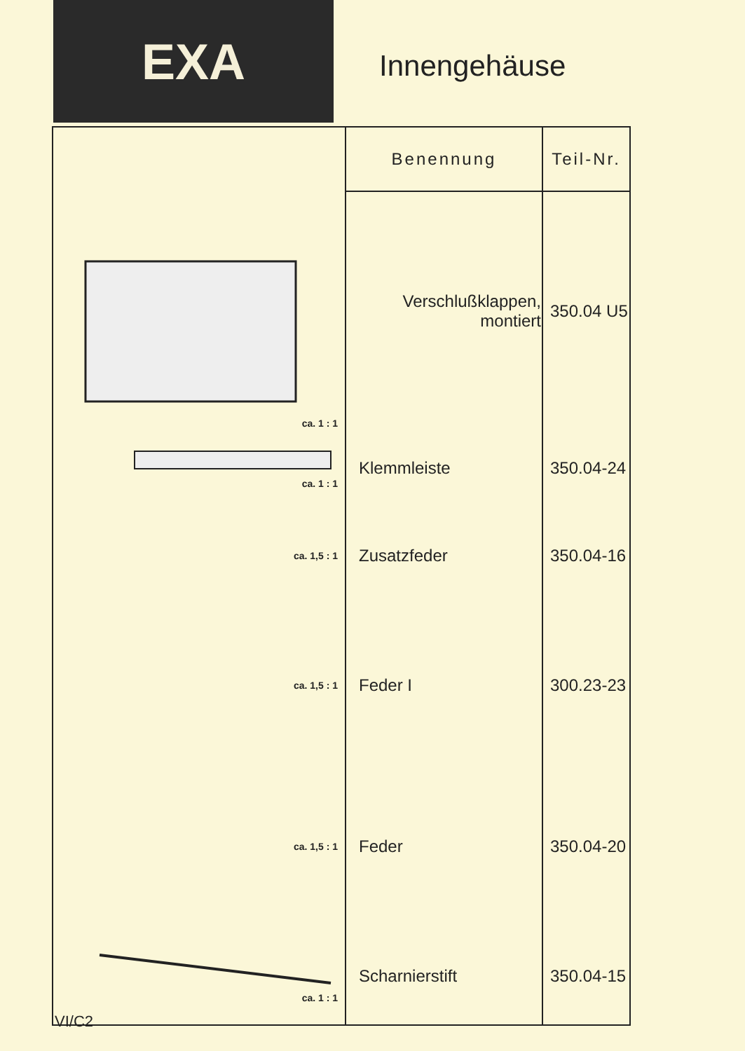EXA
Innengehäuse
| | Benennung | Teil-Nr. |
| ca. 1 : 1 | Verschlußklappen, montiert | 350.04 U5 |
| ca. 1 : 1 | Klemmleiste | 350.04-24 |
| ca. 1,5 : 1 | Zusatzfeder | 350.04-16 |
| ca. 1,5 : 1 | Feder I | 300.23-23 |
| ca. 1,5 : 1 | Feder | 350.04-20 |
| ca. 1 : 1 | Scharnierstift | 350.04-15 |
VI/C2